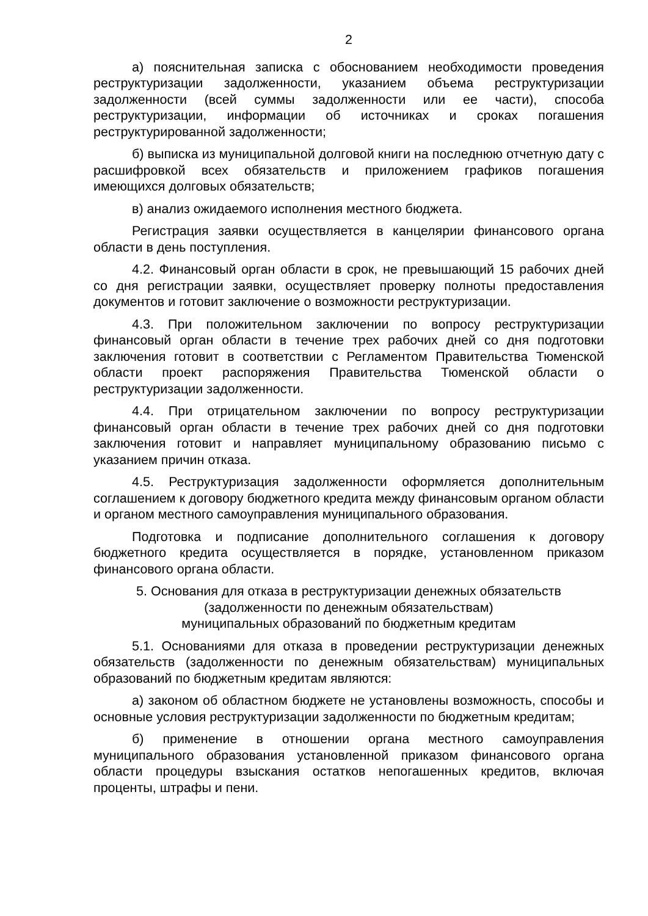2
а) пояснительная записка с обоснованием необходимости проведения реструктуризации задолженности, указанием объема реструктуризации задолженности (всей суммы задолженности или ее части), способа реструктуризации, информации об источниках и сроках погашения реструктурированной задолженности;
б) выписка из муниципальной долговой книги на последнюю отчетную дату с расшифровкой всех обязательств и приложением графиков погашения имеющихся долговых обязательств;
в) анализ ожидаемого исполнения местного бюджета.
Регистрация заявки осуществляется в канцелярии финансового органа области в день поступления.
4.2. Финансовый орган области в срок, не превышающий 15 рабочих дней со дня регистрации заявки, осуществляет проверку полноты предоставления документов и готовит заключение о возможности реструктуризации.
4.3. При положительном заключении по вопросу реструктуризации финансовый орган области в течение трех рабочих дней со дня подготовки заключения готовит в соответствии с Регламентом Правительства Тюменской области проект распоряжения Правительства Тюменской области о реструктуризации задолженности.
4.4. При отрицательном заключении по вопросу реструктуризации финансовый орган области в течение трех рабочих дней со дня подготовки заключения готовит и направляет муниципальному образованию письмо с указанием причин отказа.
4.5. Реструктуризация задолженности оформляется дополнительным соглашением к договору бюджетного кредита между финансовым органом области и органом местного самоуправления муниципального образования.
Подготовка и подписание дополнительного соглашения к договору бюджетного кредита осуществляется в порядке, установленном приказом финансового органа области.
5. Основания для отказа в реструктуризации денежных обязательств
(задолженности по денежным обязательствам)
муниципальных образований по бюджетным кредитам
5.1. Основаниями для отказа в проведении реструктуризации денежных обязательств (задолженности по денежным обязательствам) муниципальных образований по бюджетным кредитам являются:
а) законом об областном бюджете не установлены возможность, способы и основные условия реструктуризации задолженности по бюджетным кредитам;
б) применение в отношении органа местного самоуправления муниципального образования установленной приказом финансового органа области процедуры взыскания остатков непогашенных кредитов, включая проценты, штрафы и пени.